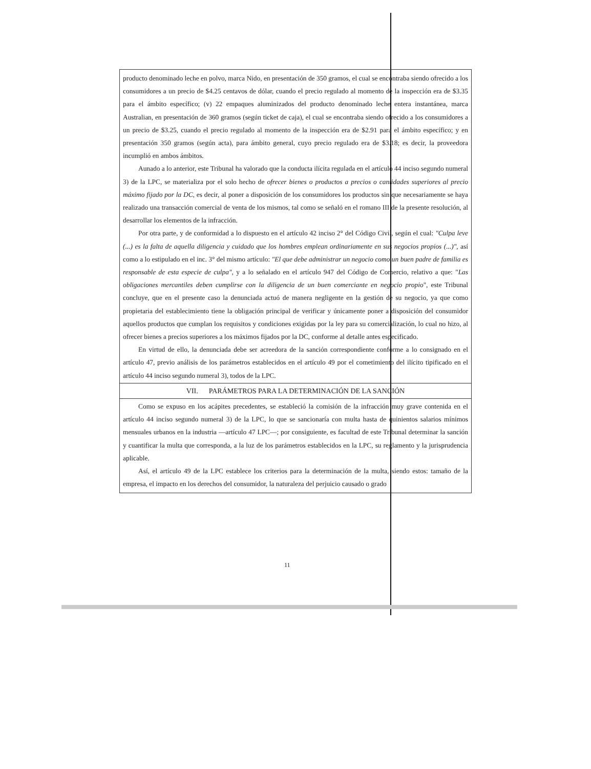producto denominado leche en polvo, marca Nido, en presentación de 350 gramos, el cual se encontraba siendo ofrecido a los consumidores a un precio de $4.25 centavos de dólar, cuando el precio regulado al momento de la inspección era de $3.35 para el ámbito específico; (v) 22 empaques aluminizados del producto denominado leche entera instantánea, marca Australian, en presentación de 360 gramos (según ticket de caja), el cual se encontraba siendo ofrecido a los consumidores a un precio de $3.25, cuando el precio regulado al momento de la inspección era de $2.91 para el ámbito específico; y en presentación 350 gramos (según acta), para ámbito general, cuyo precio regulado era de $3.18; es decir, la proveedora incumplió en ambos ámbitos.
Aunado a lo anterior, este Tribunal ha valorado que la conducta ilícita regulada en el artículo 44 inciso segundo numeral 3) de la LPC, se materializa por el solo hecho de ofrecer bienes o productos a precios o cantidades superiores al precio máximo fijado por la DC, es decir, al poner a disposición de los consumidores los productos sin que necesariamente se haya realizado una transacción comercial de venta de los mismos, tal como se señaló en el romano III de la presente resolución, al desarrollar los elementos de la infracción.
Por otra parte, y de conformidad a lo dispuesto en el artículo 42 inciso 2° del Código Civil, según el cual: "Culpa leve (...) es la falta de aquella diligencia y cuidado que los hombres emplean ordinariamente en sus negocios propios (...)", así como a lo estipulado en el inc. 3° del mismo artículo: "El que debe administrar un negocio como un buen padre de familia es responsable de esta especie de culpa", y a lo señalado en el artículo 947 del Código de Comercio, relativo a que: "Las obligaciones mercantiles deben cumplirse con la diligencia de un buen comerciante en negocio propio", este Tribunal concluye, que en el presente caso la denunciada actuó de manera negligente en la gestión de su negocio, ya que como propietaria del establecimiento tiene la obligación principal de verificar y únicamente poner a disposición del consumidor aquellos productos que cumplan los requisitos y condiciones exigidas por la ley para su comercialización, lo cual no hizo, al ofrecer bienes a precios superiores a los máximos fijados por la DC, conforme al detalle antes especificado.
En virtud de ello, la denunciada debe ser acreedora de la sanción correspondiente conforme a lo consignado en el artículo 47, previo análisis de los parámetros establecidos en el artículo 49 por el cometimiento del ilícito tipificado en el artículo 44 inciso segundo numeral 3), todos de la LPC.
VII. PARÁMETROS PARA LA DETERMINACIÓN DE LA SANCIÓN
Como se expuso en los acápites precedentes, se estableció la comisión de la infracción muy grave contenida en el artículo 44 inciso segundo numeral 3) de la LPC, lo que se sancionaría con multa hasta de quinientos salarios mínimos mensuales urbanos en la industria —artículo 47 LPC—; por consiguiente, es facultad de este Tribunal determinar la sanción y cuantificar la multa que corresponda, a la luz de los parámetros establecidos en la LPC, su reglamento y la jurisprudencia aplicable.
Así, el artículo 49 de la LPC establece los criterios para la determinación de la multa, siendo estos: tamaño de la empresa, el impacto en los derechos del consumidor, la naturaleza del perjuicio causado o grado
11